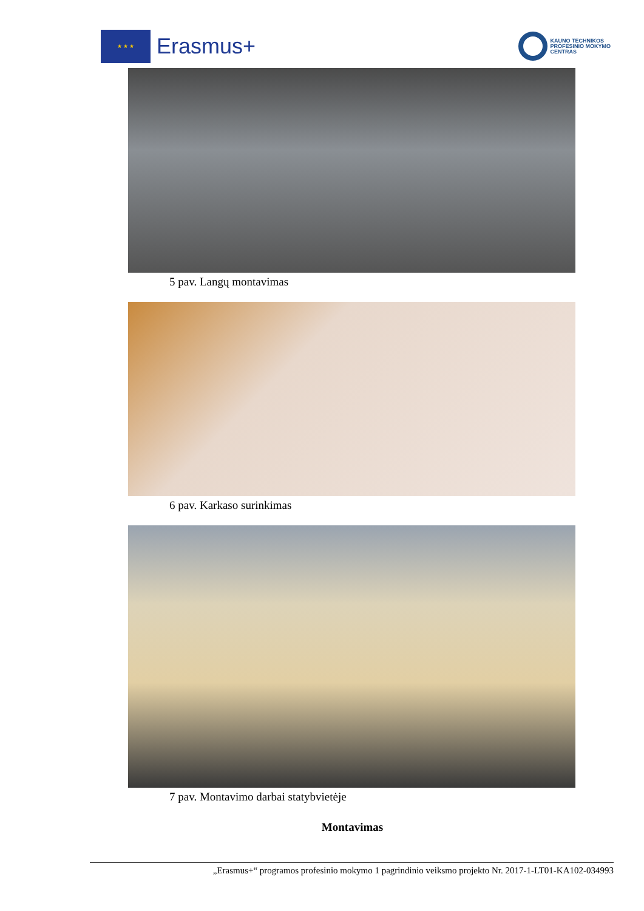★ ★ ★
Erasmus+
KAUNO TECHNIKOS
PROFESINIO MOKYMO
CENTRAS
5 pav. Langų montavimas
6 pav. Karkaso surinkimas
7 pav. Montavimo darbai statybvietėje
Montavimas
„Erasmus+“ programos profesinio mokymo 1 pagrindinio veiksmo projekto Nr. 2017-1-LT01-KA102-034993